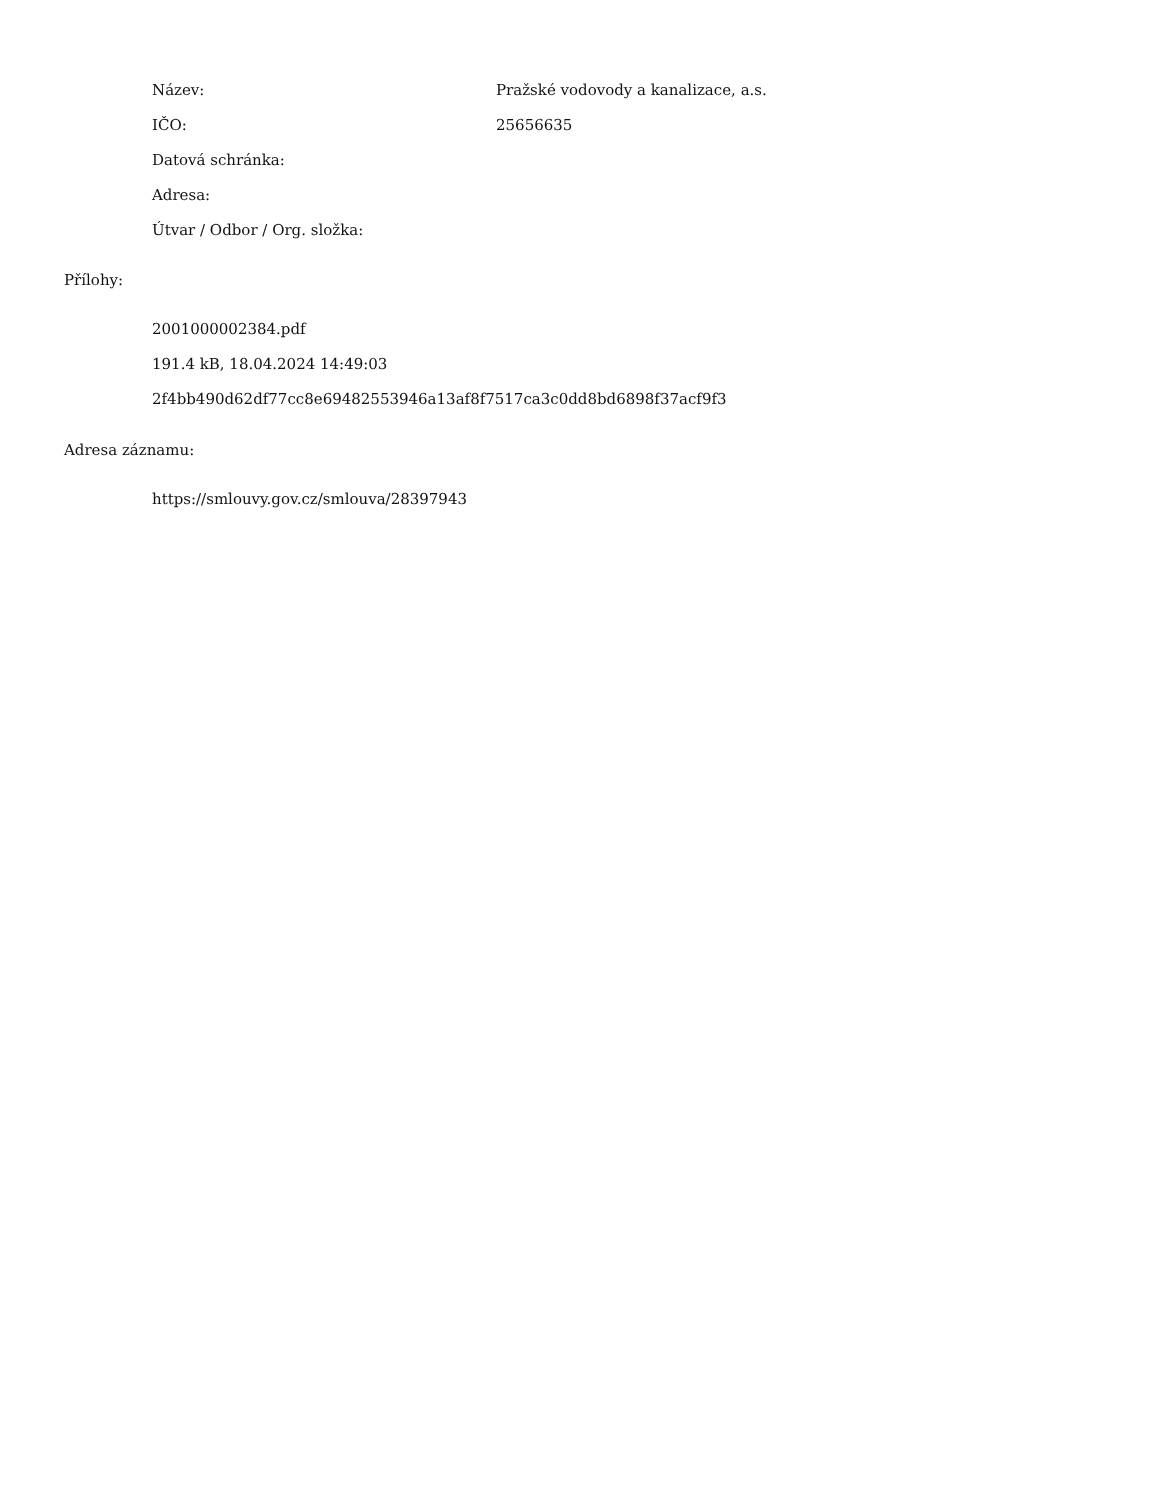| Název: | Pražské vodovody a kanalizace, a.s. |
| IČO: | 25656635 |
| Datová schránka: | |
| Adresa: | |
| Útvar / Odbor / Org. složka: | |
Přílohy:
2001000002384.pdf
191.4 kB, 18.04.2024 14:49:03
2f4bb490d62df77cc8e69482553946a13af8f7517ca3c0dd8bd6898f37acf9f3
Adresa záznamu:
https://smlouvy.gov.cz/smlouva/28397943